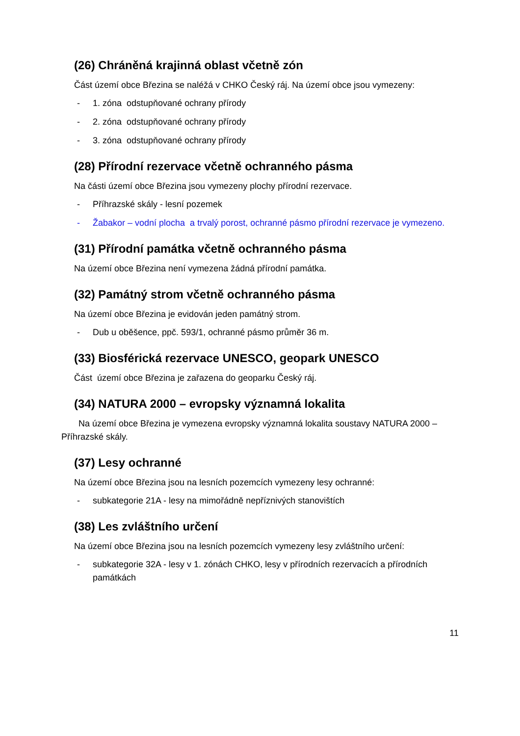(26) Chráněná krajinná oblast včetně zón
Část území obce Březina se naléžá v CHKO Český ráj. Na území obce jsou vymezeny:
- 1. zóna odstupňované ochrany přírody
- 2. zóna odstupňované ochrany přírody
- 3. zóna odstupňované ochrany přírody
(28) Přírodní rezervace včetně ochranného pásma
Na části území obce Březina jsou vymezeny plochy přírodní rezervace.
- Příhrazské skály - lesní pozemek
- Žabakor – vodní plocha a trvalý porost, ochranné pásmo přírodní rezervace je vymezeno.
(31) Přírodní památka včetně ochranného pásma
Na území obce Březina není vymezena žádná přírodní památka.
(32) Památný strom včetně ochranného pásma
Na území obce Březina je evidován jeden památný strom.
- Dub u oběšence, ppč. 593/1, ochranné pásmo průměr 36 m.
(33) Biosférická rezervace UNESCO, geopark UNESCO
Část území obce Březina je zařazena do geoparku Český ráj.
(34) NATURA 2000 – evropsky významná lokalita
Na území obce Březina je vymezena evropsky významná lokalita soustavy NATURA 2000 – Příhrazské skály.
(37) Lesy ochranné
Na území obce Březina jsou na lesních pozemcích vymezeny lesy ochranné:
- subkategorie 21A - lesy na mimořádně nepříznivých stanovištích
(38) Les zvláštního určení
Na území obce Březina jsou na lesních pozemcích vymezeny lesy zvláštního určení:
- subkategorie 32A - lesy v 1. zónách CHKO, lesy v přírodních rezervacích a přírodních památkách
11